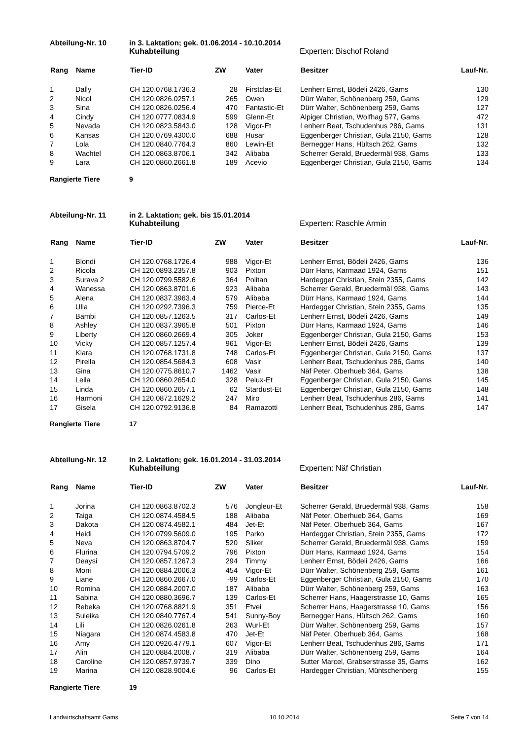Abteilung-Nr. 10 in 3. Laktation; gek. 01.06.2014 - 10.10.2014
Kuhabteilung Experten: Bischof Roland
| Rang | Name | Tier-ID | ZW | Vater | Besitzer | Lauf-Nr. |
| --- | --- | --- | --- | --- | --- | --- |
| 1 | Dally | CH 120.0768.1736.3 | 28 | Firstclas-Et | Lenherr Ernst, Bödeli 2426, Gams | 130 |
| 2 | Nicol | CH 120.0826.0257.1 | 265 | Owen | Dürr Walter, Schönenberg 259, Gams | 129 |
| 3 | Sina | CH 120.0826.0256.4 | 470 | Fantastic-Et | Dürr Walter, Schönenberg 259, Gams | 127 |
| 4 | Cindy | CH 120.0777.0834.9 | 599 | Glenn-Et | Alpiger Christian, Wolfhag 577, Gams | 472 |
| 5 | Nevada | CH 120.0823.5843.0 | 128 | Vigor-Et | Lenherr Beat, Tschudenhus 286, Gams | 131 |
| 6 | Kansas | CH 120.0769.4300.0 | 688 | Husar | Eggenberger Christian, Gula 2150, Gams | 128 |
| 7 | Lola | CH 120.0840.7764.3 | 860 | Lewin-Et | Bernegger Hans, Hültsch 262, Gams | 132 |
| 8 | Wachtel | CH 120.0863.8706.1 | 342 | Alibaba | Scherrer Gerald, Bruedermäl 938, Gams | 133 |
| 9 | Lara | CH 120.0860.2661.8 | 189 | Acevio | Eggenberger Christian, Gula 2150, Gams | 134 |
Rangierte Tiere 9
Abteilung-Nr. 11 in 2. Laktation; gek. bis 15.01.2014
Kuhabteilung Experten: Raschle Armin
| Rang | Name | Tier-ID | ZW | Vater | Besitzer | Lauf-Nr. |
| --- | --- | --- | --- | --- | --- | --- |
| 1 | Blondi | CH 120.0768.1726.4 | 988 | Vigor-Et | Lenherr Ernst, Bödeli 2426, Gams | 136 |
| 2 | Ricola | CH 120.0893.2357.8 | 903 | Pixton | Dürr Hans, Karmaad 1924, Gams | 151 |
| 3 | Surava 2 | CH 120.0799.5582.6 | 364 | Politan | Hardegger Christian, Stein 2355, Gams | 142 |
| 4 | Wanessa | CH 120.0863.8701.6 | 923 | Alibaba | Scherrer Gerald, Bruedermäl 938, Gams | 143 |
| 5 | Alena | CH 120.0837.3963.4 | 579 | Alibaba | Dürr Hans, Karmaad 1924, Gams | 144 |
| 6 | Ulla | CH 120.0292.7396.3 | 759 | Pierce-Et | Hardegger Christian, Stein 2355, Gams | 135 |
| 7 | Bambi | CH 120.0857.1263.5 | 317 | Carlos-Et | Lenherr Ernst, Bödeli 2426, Gams | 149 |
| 8 | Ashley | CH 120.0837.3965.8 | 501 | Pixton | Dürr Hans, Karmaad 1924, Gams | 146 |
| 9 | Liberty | CH 120.0860.2669.4 | 305 | Joker | Eggenberger Christian, Gula 2150, Gams | 153 |
| 10 | Vicky | CH 120.0857.1257.4 | 961 | Vigor-Et | Lenherr Ernst, Bödeli 2426, Gams | 139 |
| 11 | Klara | CH 120.0768.1731.8 | 748 | Carlos-Et | Eggenberger Christian, Gula 2150, Gams | 137 |
| 12 | Pirella | CH 120.0854.5684.3 | 608 | Vasir | Lenherr Beat, Tschudenhus 286, Gams | 140 |
| 13 | Gina | CH 120.0775.8610.7 | 1462 | Vasir | Näf Peter, Oberhueb 364, Gams | 138 |
| 14 | Leila | CH 120.0860.2654.0 | 328 | Pelux-Et | Eggenberger Christian, Gula 2150, Gams | 145 |
| 15 | Linda | CH 120.0860.2657.1 | 62 | Stardust-Et | Eggenberger Christian, Gula 2150, Gams | 148 |
| 16 | Harmoni | CH 120.0872.1629.2 | 247 | Miro | Lenherr Beat, Tschudenhus 286, Gams | 141 |
| 17 | Gisela | CH 120.0792.9136.8 | 84 | Ramazotti | Lenherr Beat, Tschudenhus 286, Gams | 147 |
Rangierte Tiere 17
Abteilung-Nr. 12 in 2. Laktation; gek. 16.01.2014 - 31.03.2014
Kuhabteilung Experten: Näf Christian
| Rang | Name | Tier-ID | ZW | Vater | Besitzer | Lauf-Nr. |
| --- | --- | --- | --- | --- | --- | --- |
| 1 | Jorina | CH 120.0863.8702.3 | 576 | Jongleur-Et | Scherrer Gerald, Bruedermäl 938, Gams | 158 |
| 2 | Taiga | CH 120.0874.4584.5 | 188 | Alibaba | Näf Peter, Oberhueb 364, Gams | 169 |
| 3 | Dakota | CH 120.0874.4582.1 | 484 | Jet-Et | Näf Peter, Oberhueb 364, Gams | 167 |
| 4 | Heidi | CH 120.0799.5609.0 | 195 | Parko | Hardegger Christian, Stein 2355, Gams | 172 |
| 5 | Neva | CH 120.0863.8704.7 | 520 | Sliker | Scherrer Gerald, Bruedermäl 938, Gams | 159 |
| 6 | Flurina | CH 120.0794.5709.2 | 796 | Pixton | Dürr Hans, Karmaad 1924, Gams | 154 |
| 7 | Deaysi | CH 120.0857.1267.3 | 294 | Timmy | Lenherr Ernst, Bödeli 2426, Gams | 166 |
| 8 | Moni | CH 120.0884.2006.3 | 454 | Vigor-Et | Dürr Walter, Schönenberg 259, Gams | 161 |
| 9 | Liane | CH 120.0860.2667.0 | -99 | Carlos-Et | Eggenberger Christian, Gula 2150, Gams | 170 |
| 10 | Romina | CH 120.0884.2007.0 | 187 | Alibaba | Dürr Walter, Schönenberg 259, Gams | 163 |
| 11 | Sabina | CH 120.0880.3696.7 | 139 | Carlos-Et | Scherrer Hans, Haagerstrasse 10, Gams | 165 |
| 12 | Rebeka | CH 120.0768.8821.9 | 351 | Etvei | Scherrer Hans, Haagerstrasse 10, Gams | 156 |
| 13 | Suleika | CH 120.0840.7767.4 | 541 | Sunny-Boy | Bernegger Hans, Hültsch 262, Gams | 160 |
| 14 | Lili | CH 120.0826.0261.8 | 263 | Wurl-Et | Dürr Walter, Schönenberg 259, Gams | 157 |
| 15 | Niagara | CH 120.0874.4583.8 | 470 | Jet-Et | Näf Peter, Oberhueb 364, Gams | 168 |
| 16 | Amy | CH 120.0926.4779.1 | 607 | Vigor-Et | Lenherr Beat, Tschudenhus 286, Gams | 171 |
| 17 | Alin | CH 120.0884.2008.7 | 319 | Alibaba | Dürr Walter, Schönenberg 259, Gams | 164 |
| 18 | Caroline | CH 120.0857.9739.7 | 339 | Dino | Sutter Marcel, Grabserstrasse 35, Gams | 162 |
| 19 | Marina | CH 120.0828.9004.6 | 96 | Carlos-Et | Hardegger Christian, Müntschenberg | 155 |
Rangierte Tiere 19
Landwirtschaftsamt Gams 10.10.2014 Seite 7 von 14